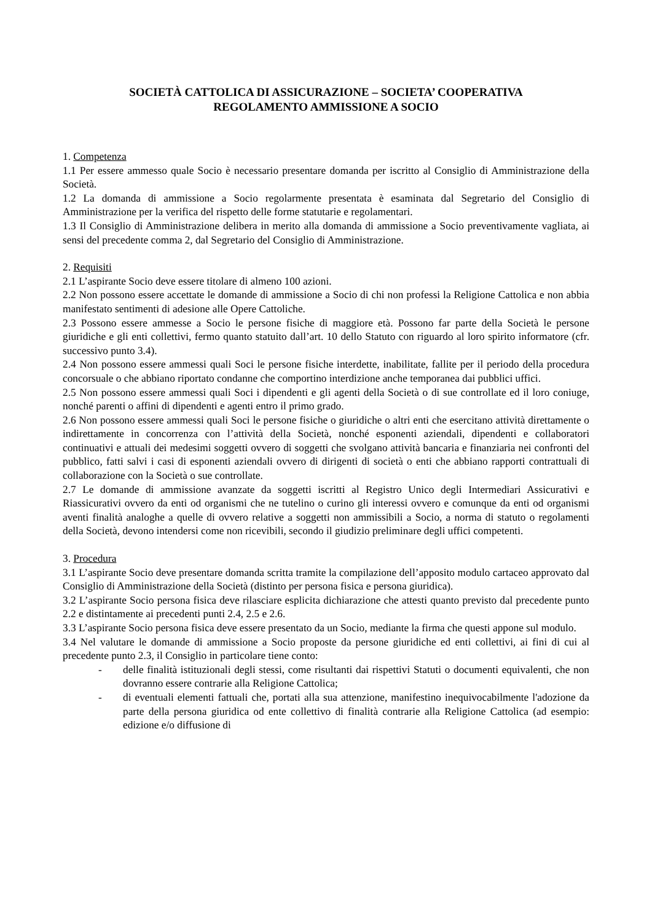SOCIETÀ CATTOLICA DI ASSICURAZIONE – SOCIETA’ COOPERATIVA
REGOLAMENTO AMMISSIONE A SOCIO
1. Competenza
1.1 Per essere ammesso quale Socio è necessario presentare domanda per iscritto al Consiglio di Amministrazione della Società.
1.2 La domanda di ammissione a Socio regolarmente presentata è esaminata dal Segretario del Consiglio di Amministrazione per la verifica del rispetto delle forme statutarie e regolamentari.
1.3 Il Consiglio di Amministrazione delibera in merito alla domanda di ammissione a Socio preventivamente vagliata, ai sensi del precedente comma 2, dal Segretario del Consiglio di Amministrazione.
2. Requisiti
2.1 L’aspirante Socio deve essere titolare di almeno 100 azioni.
2.2 Non possono essere accettate le domande di ammissione a Socio di chi non professi la Religione Cattolica e non abbia manifestato sentimenti di adesione alle Opere Cattoliche.
2.3 Possono essere ammesse a Socio le persone fisiche di maggiore età. Possono far parte della Società le persone giuridiche e gli enti collettivi, fermo quanto statuito dall’art. 10 dello Statuto con riguardo al loro spirito informatore (cfr. successivo punto 3.4).
2.4 Non possono essere ammessi quali Soci le persone fisiche interdette, inabilitate, fallite per il periodo della procedura concorsuale o che abbiano riportato condanne che comportino interdizione anche temporanea dai pubblici uffici.
2.5 Non possono essere ammessi quali Soci i dipendenti e gli agenti della Società o di sue controllate ed il loro coniuge, nonché parenti o affini di dipendenti e agenti entro il primo grado.
2.6 Non possono essere ammessi quali Soci le persone fisiche o giuridiche o altri enti che esercitano attività direttamente o indirettamente in concorrenza con l’attività della Società, nonché esponenti aziendali, dipendenti e collaboratori continuativi e attuali dei medesimi soggetti ovvero di soggetti che svolgano attività bancaria e finanziaria nei confronti del pubblico, fatti salvi i casi di esponenti aziendali ovvero di dirigenti di società o enti che abbiano rapporti contrattuali di collaborazione con la Società o sue controllate.
2.7 Le domande di ammissione avanzate da soggetti iscritti al Registro Unico degli Intermediari Assicurativi e Riassicurativi ovvero da enti od organismi che ne tutelino o curino gli interessi ovvero e comunque da enti od organismi aventi finalità analoghe a quelle di ovvero relative a soggetti non ammissibili a Socio, a norma di statuto o regolamenti della Società, devono intendersi come non ricevibili, secondo il giudizio preliminare degli uffici competenti.
3. Procedura
3.1 L’aspirante Socio deve presentare domanda scritta tramite la compilazione dell’apposito modulo cartaceo approvato dal Consiglio di Amministrazione della Società (distinto per persona fisica e persona giuridica).
3.2 L’aspirante Socio persona fisica deve rilasciare esplicita dichiarazione che attesti quanto previsto dal precedente punto 2.2 e distintamente ai precedenti punti 2.4, 2.5 e 2.6.
3.3 L’aspirante Socio persona fisica deve essere presentato da un Socio, mediante la firma che questi appone sul modulo.
3.4 Nel valutare le domande di ammissione a Socio proposte da persone giuridiche ed enti collettivi, ai fini di cui al precedente punto 2.3, il Consiglio in particolare tiene conto:
- delle finalità istituzionali degli stessi, come risultanti dai rispettivi Statuti o documenti equivalenti, che non dovranno essere contrarie alla Religione Cattolica;
- di eventuali elementi fattuali che, portati alla sua attenzione, manifestino inequivocabilmente l'adozione da parte della persona giuridica od ente collettivo di finalità contrarie alla Religione Cattolica (ad esempio: edizione e/o diffusione di